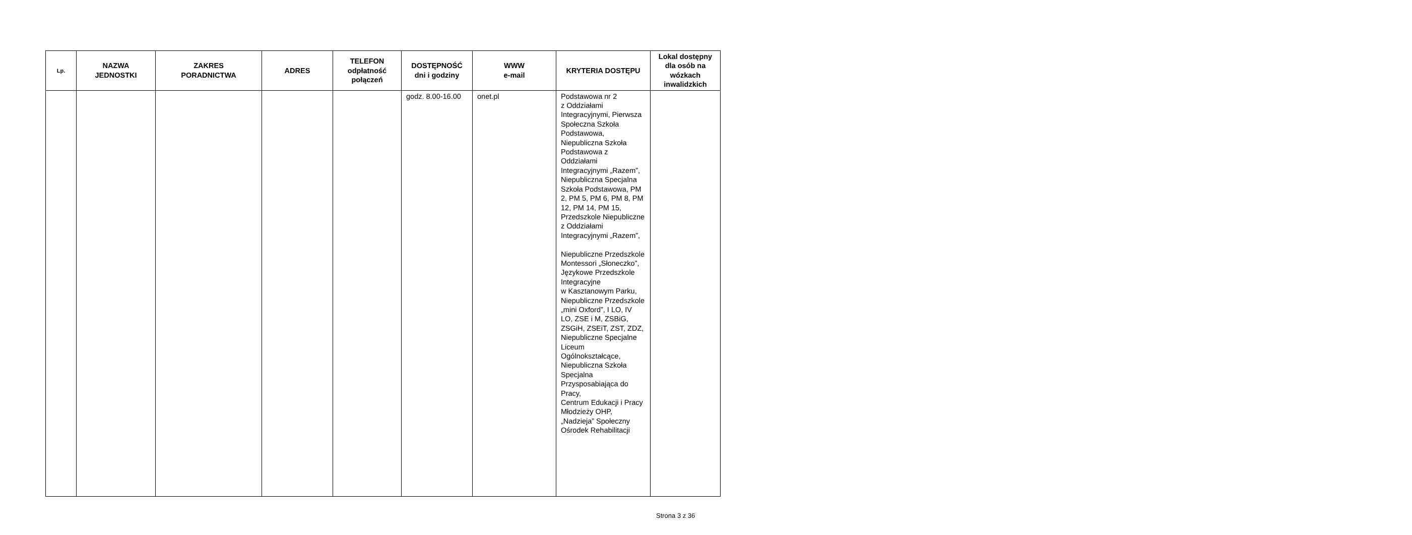| Lp. | NAZWA JEDNOSTKI | ZAKRES PORADNICTWA | ADRES | TELEFON odpłatność połączeń | DOSTĘPNOŚĆ dni i godziny | WWW e-mail | KRYTERIA DOSTĘPU | Lokal dostępny dla osób na wózkach inwalidzkich |
| --- | --- | --- | --- | --- | --- | --- | --- | --- |
| | | | | | godz. 8.00-16.00 | onet.pl | Podstawowa nr 2 z Oddziałami Integracyjnymi, Pierwsza Społeczna Szkoła Podstawowa, Niepubliczna Szkoła Podstawowa z Oddziałami Integracyjnymi „Razem”, Niepubliczna Specjalna Szkoła Podstawowa, PM 2, PM 5, PM 6, PM 8, PM 12, PM 14, PM 15, Przedszkole Niepubliczne z Oddziałami Integracyjnymi „Razem”, Niepubliczne Przedszkole Montessori „Słoneczko”, Językowe Przedszkole Integracyjne w Kasztanowym Parku, Niepubliczne Przedszkole „mini Oxford”, I LO, IV LO, ZSE i M, ZSBiG, ZSGiH, ZSEiT, ZST, ZDZ, Niepubliczne Specjalne Liceum Ogólnokształcące, Niepubliczna Szkoła Specjalna Przysposabiająca do Pracy, Centrum Edukacji i Pracy Młodzieży OHP, „Nadzieja” Społeczny Ośrodek Rehabilitacji | |
Strona 3 z 36